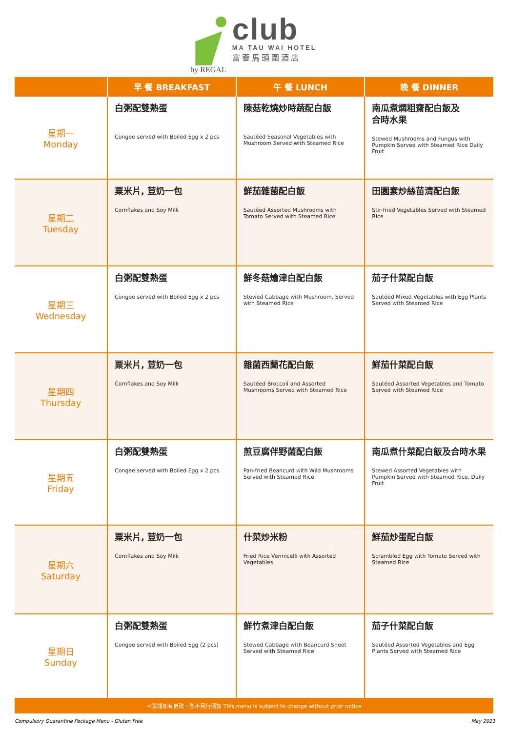by REGAL
club
MA TAU WAI HOTEL
富薈馬頭圍酒店
| | 早 餐 BREAKFAST | 午 餐 LUNCH | 晚 餐 DINNER |
| --- | --- | --- | --- |
| 星期一 Monday | 白粥配雙熟蛋 Congee served with Boiled Egg x 2 pcs | 陳菇乾燒炒時蔬配白飯 Sautéed Seasonal Vegetables with Mushroom Served with Steamed Rice | 南瓜煮燜粗齋配白飯及 合時水果 Stewed Mushrooms and Fungus with Pumpkin Served with Steamed Rice Daily Fruit |
| 星期二 Tuesday | 粟米片, 荳奶一包 Cornflakes and Soy Milk | 鮮茄雜菌配白飯 Sautéed Assorted Mushrooms with Tomato Served with Steamed Rice | 田園素炒絲苗清配白飯 Stir-fried Vegetables Served with Steamed Rice |
| 星期三 Wednesday | 白粥配雙熟蛋 Congee served with Boiled Egg x 2 pcs | 鮮冬菇燴津白配白飯 Stewed Cabbage with Mushroom, Served with Steamed Rice | 茄子什菜配白飯 Sautéed Mixed Vegetables with Egg Plants Served with Steamed Rice |
| 星期四 Thursday | 粟米片, 荳奶一包 Cornflakes and Soy Milk | 雜菌西蘭花配白飯 Sautéed Broccoli and Assorted Mushrooms Served with Steamed Rice | 鮮茄什菜配白飯 Sautéed Assorted Vegetables and Tomato Served with Steamed Rice |
| 星期五 Friday | 白粥配雙熟蛋 Congee served with Boiled Egg x 2 pcs | 煎豆腐伴野菌配白飯 Pan-fried Beancurd with Wild Mushrooms Served with Steamed Rice | 南瓜煮什菜配白飯及合時水果 Stewed Assorted Vegetables with Pumpkin Served with Steamed Rice, Daily Fruit |
| 星期六 Saturday | 粟米片, 荳奶一包 Cornflakes and Soy Milk | 什菜炒米粉 Fried Rice Vermicelli with Assorted Vegetables | 鮮茄炒蛋配白飯 Scrambled Egg with Tomato Served with Steamed Rice |
| 星期日 Sunday | 白粥配雙熟蛋 Congee served with Boiled Egg (2 pcs) | 鮮竹煮津白配白飯 Stewed Cabbage with Beancurd Sheet Served with Steamed Rice | 茄子什菜配白飯 Sautéed Assorted Vegetables and Egg Plants Served with Steamed Rice |
| ＊菜譜如有更改，恕不另行通知 This menu is subject to change without prior notice | | | |
Compulsory Quarantine Package Menu - Gluten Free May 2021